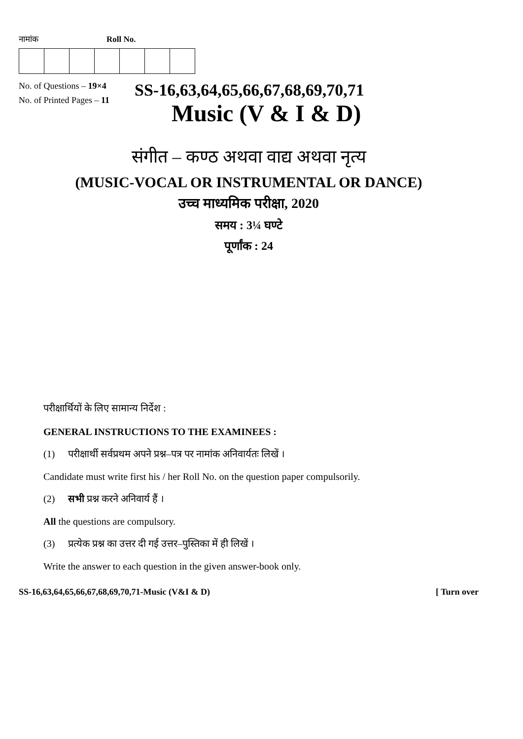नामांक Roll No.
No. of Questions – 19×4
No. of Printed Pages – 11
SS-16,63,64,65,66,67,68,69,70,71
Music (V & I & D)
संगीत – कण्ठ अथवा वाद्य अथवा नृत्य
(MUSIC-VOCAL OR INSTRUMENTAL OR DANCE)
उच्च माध्यमिक परीक्षा, 2020
समय : 3¼ घण्टे
पूर्णांक : 24
परीक्षार्थियों के लिए सामान्य निर्देश :
GENERAL INSTRUCTIONS TO THE EXAMINEES :
(1) परीक्षार्थी सर्वप्रथम अपने प्रश्न–पत्र पर नामांक अनिवार्यतः लिखें ।
Candidate must write first his / her Roll No. on the question paper compulsorily.
(2) सभी प्रश्न करने अनिवार्य हैं ।
All the questions are compulsory.
(3) प्रत्येक प्रश्न का उत्तर दी गई उत्तर–पुस्तिका में ही लिखें ।
Write the answer to each question in the given answer-book only.
SS-16,63,64,65,66,67,68,69,70,71-Music (V&I & D) [ Turn over